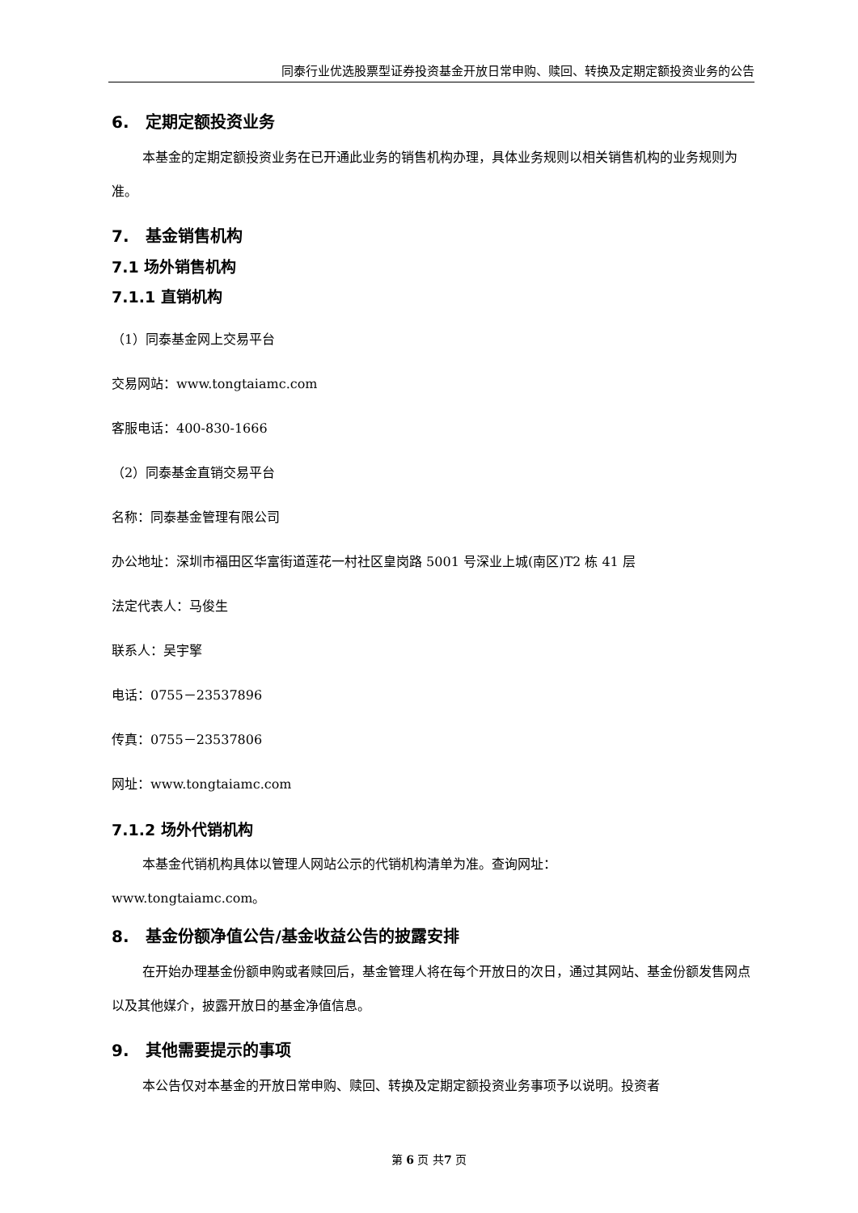同泰行业优选股票型证券投资基金开放日常申购、赎回、转换及定期定额投资业务的公告
6. 定期定额投资业务
本基金的定期定额投资业务在已开通此业务的销售机构办理，具体业务规则以相关销售机构的业务规则为准。
7. 基金销售机构
7.1 场外销售机构
7.1.1 直销机构
（1）同泰基金网上交易平台
交易网站：www.tongtaiamc.com
客服电话：400-830-1666
（2）同泰基金直销交易平台
名称：同泰基金管理有限公司
办公地址：深圳市福田区华富街道莲花一村社区皇岗路 5001 号深业上城(南区)T2 栋 41 层
法定代表人：马俊生
联系人：吴宇擎
电话：0755－23537896
传真：0755－23537806
网址：www.tongtaiamc.com
7.1.2 场外代销机构
本基金代销机构具体以管理人网站公示的代销机构清单为准。查询网址：
www.tongtaiamc.com。
8. 基金份额净值公告/基金收益公告的披露安排
在开始办理基金份额申购或者赎回后，基金管理人将在每个开放日的次日，通过其网站、基金份额发售网点以及其他媒介，披露开放日的基金净值信息。
9. 其他需要提示的事项
本公告仅对本基金的开放日常申购、赎回、转换及定期定额投资业务事项予以说明。投资者
第 6 页 共7 页